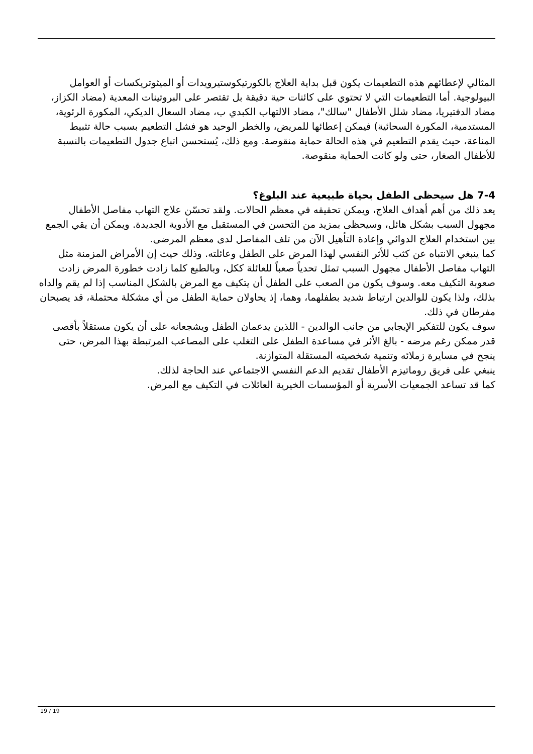المثالي لإعطائهم هذه التطعيمات يكون قبل بداية العلاج بالكورتيكوستيرويدات أو الميثوتريكسات أو العوامل البيولوجية. أما التطعيمات التي لا تحتوي على كائنات حية دقيقة بل تقتصر على البروتينات المعدية (مضاد الكزاز، مضاد الدفتيريا، مضاد شلل الأطفال "سالك"، مضاد الالتهاب الكبدي ب، مضاد السعال الديكي، المكورة الرئوية، المستدمية، المكورة السحائية) فيمكن إعطائها للمريض، والخطر الوحيد هو فشل التطعيم بسبب حالة تثبيط المناعة، حيث يقدم التطعيم في هذه الحالة حماية منقوصة. ومع ذلك، يُستحسن اتباع جدول التطعيمات بالنسبة للأطفال الصغار، حتى ولو كانت الحماية منقوصة.
7-4 هل سيحظى الطفل بحياة طبيعية عند البلوغ؟
يعد ذلك من أهم أهداف العلاج، ويمكن تحقيقه في معظم الحالات. ولقد تحسّن علاج التهاب مفاصل الأطفال مجهول السبب بشكل هائل، وسيحظى بمزيد من التحسن في المستقبل مع الأدوية الجديدة. ويمكن أن يقي الجمع بين استخدام العلاج الدوائي وإعادة التأهيل الآن من تلف المفاصل لدى معظم المرضى.
كما ينبغي الانتباه عن كثب للأثر النفسي لهذا المرض على الطفل وعائلته. وذلك حيث إن الأمراض المزمنة مثل التهاب مفاصل الأطفال مجهول السبب تمثل تحدياً صعباً للعائلة ككل، وبالطبع كلما زادت خطورة المرض زادت صعوبة التكيف معه. وسوف يكون من الصعب على الطفل أن يتكيف مع المرض بالشكل المناسب إذا لم يقم والداه بذلك، ولذا يكون للوالدين ارتباط شديد بطفلهما، وهما، إذ يحاولان حماية الطفل من أي مشكلة محتملة، قد يصبحان مفرطان في ذلك.
سوف يكون للتفكير الإيجابي من جانب الوالدين - اللذين يدعمان الطفل ويشجعانه على أن يكون مستقلاً بأقصى قدر ممكن رغم مرضه - بالغ الأثر في مساعدة الطفل على التغلب على المصاعب المرتبطة بهذا المرض، حتى ينجح في مسايرة زملائه وتنمية شخصيته المستقلة المتوازنة.
ينبغي على فريق روماتيزم الأطفال تقديم الدعم النفسي الاجتماعي عند الحاجة لذلك.
كما قد تساعد الجمعيات الأسرية أو المؤسسات الخيرية العائلات في التكيف مع المرض.
19 / 19